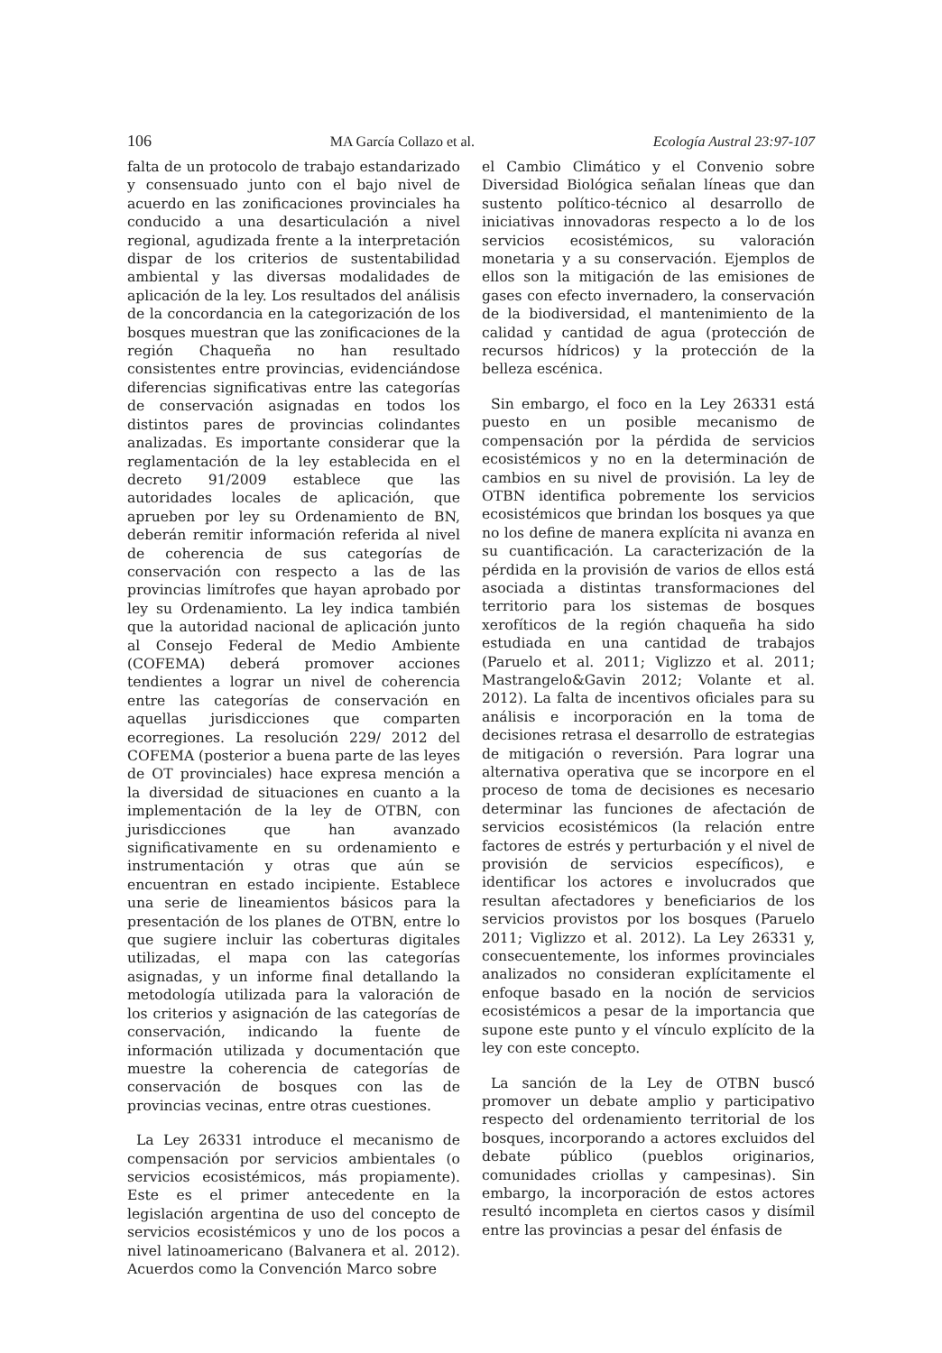106 MA García Collazo et al. Ecología Austral 23:97-107
falta de un protocolo de trabajo estandarizado y consensuado junto con el bajo nivel de acuerdo en las zonificaciones provinciales ha conducido a una desarticulación a nivel regional, agudizada frente a la interpretación dispar de los criterios de sustentabilidad ambiental y las diversas modalidades de aplicación de la ley. Los resultados del análisis de la concordancia en la categorización de los bosques muestran que las zonificaciones de la región Chaqueña no han resultado consistentes entre provincias, evidenciándose diferencias significativas entre las categorías de conservación asignadas en todos los distintos pares de provincias colindantes analizadas. Es importante considerar que la reglamentación de la ley establecida en el decreto 91/2009 establece que las autoridades locales de aplicación, que aprueben por ley su Ordenamiento de BN, deberán remitir información referida al nivel de coherencia de sus categorías de conservación con respecto a las de las provincias limítrofes que hayan aprobado por ley su Ordenamiento. La ley indica también que la autoridad nacional de aplicación junto al Consejo Federal de Medio Ambiente (COFEMA) deberá promover acciones tendientes a lograr un nivel de coherencia entre las categorías de conservación en aquellas jurisdicciones que comparten ecorregiones. La resolución 229/ 2012 del COFEMA (posterior a buena parte de las leyes de OT provinciales) hace expresa mención a la diversidad de situaciones en cuanto a la implementación de la ley de OTBN, con jurisdicciones que han avanzado significativamente en su ordenamiento e instrumentación y otras que aún se encuentran en estado incipiente. Establece una serie de lineamientos básicos para la presentación de los planes de OTBN, entre lo que sugiere incluir las coberturas digitales utilizadas, el mapa con las categorías asignadas, y un informe final detallando la metodología utilizada para la valoración de los criterios y asignación de las categorías de conservación, indicando la fuente de información utilizada y documentación que muestre la coherencia de categorías de conservación de bosques con las de provincias vecinas, entre otras cuestiones.
La Ley 26331 introduce el mecanismo de compensación por servicios ambientales (o servicios ecosistémicos, más propiamente). Este es el primer antecedente en la legislación argentina de uso del concepto de servicios ecosistémicos y uno de los pocos a nivel latinoamericano (Balvanera et al. 2012). Acuerdos como la Convención Marco sobre
el Cambio Climático y el Convenio sobre Diversidad Biológica señalan líneas que dan sustento político-técnico al desarrollo de iniciativas innovadoras respecto a lo de los servicios ecosistémicos, su valoración monetaria y a su conservación. Ejemplos de ellos son la mitigación de las emisiones de gases con efecto invernadero, la conservación de la biodiversidad, el mantenimiento de la calidad y cantidad de agua (protección de recursos hídricos) y la protección de la belleza escénica.
Sin embargo, el foco en la Ley 26331 está puesto en un posible mecanismo de compensación por la pérdida de servicios ecosistémicos y no en la determinación de cambios en su nivel de provisión. La ley de OTBN identifica pobremente los servicios ecosistémicos que brindan los bosques ya que no los define de manera explícita ni avanza en su cuantificación. La caracterización de la pérdida en la provisión de varios de ellos está asociada a distintas transformaciones del territorio para los sistemas de bosques xerofíticos de la región chaqueña ha sido estudiada en una cantidad de trabajos (Paruelo et al. 2011; Viglizzo et al. 2011; Mastrangelo&Gavin 2012; Volante et al. 2012). La falta de incentivos oficiales para su análisis e incorporación en la toma de decisiones retrasa el desarrollo de estrategias de mitigación o reversión. Para lograr una alternativa operativa que se incorpore en el proceso de toma de decisiones es necesario determinar las funciones de afectación de servicios ecosistémicos (la relación entre factores de estrés y perturbación y el nivel de provisión de servicios específicos), e identificar los actores e involucrados que resultan afectadores y beneficiarios de los servicios provistos por los bosques (Paruelo 2011; Viglizzo et al. 2012). La Ley 26331 y, consecuentemente, los informes provinciales analizados no consideran explícitamente el enfoque basado en la noción de servicios ecosistémicos a pesar de la importancia que supone este punto y el vínculo explícito de la ley con este concepto.
La sanción de la Ley de OTBN buscó promover un debate amplio y participativo respecto del ordenamiento territorial de los bosques, incorporando a actores excluidos del debate público (pueblos originarios, comunidades criollas y campesinas). Sin embargo, la incorporación de estos actores resultó incompleta en ciertos casos y disímil entre las provincias a pesar del énfasis de